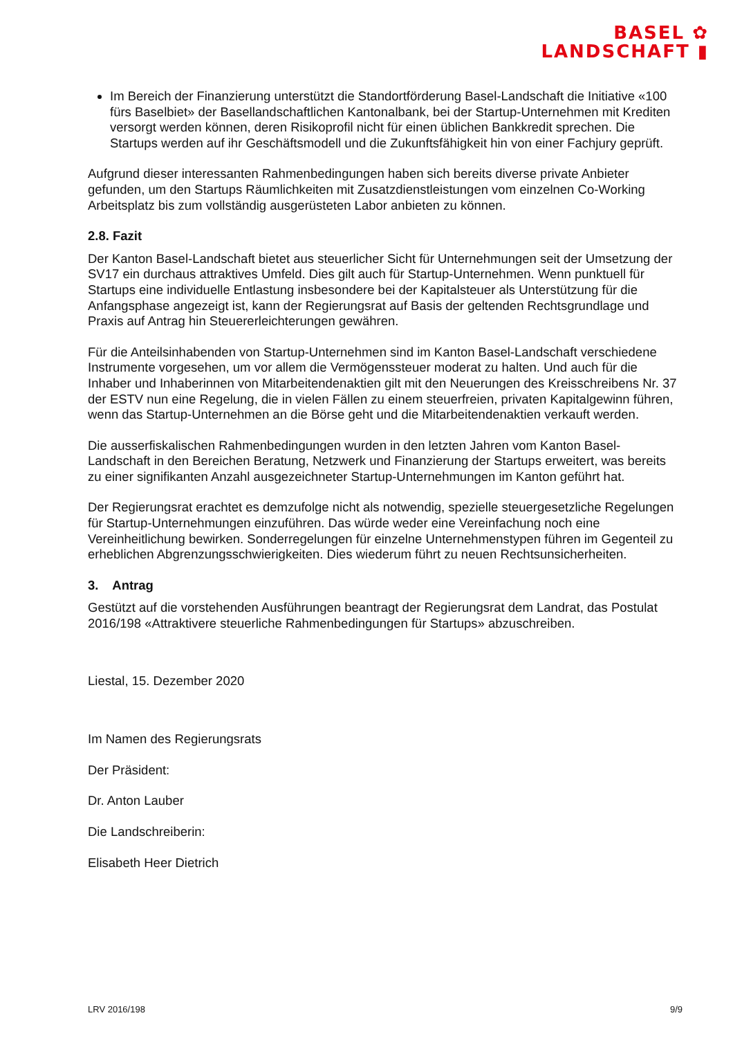BASEL ✿
LANDSCHAFT ▮
Im Bereich der Finanzierung unterstützt die Standortförderung Basel-Landschaft die Initiative «100 fürs Baselbiet» der Basellandschaftlichen Kantonalbank, bei der Startup-Unternehmen mit Krediten versorgt werden können, deren Risikoprofil nicht für einen üblichen Bankkredit sprechen. Die Startups werden auf ihr Geschäftsmodell und die Zukunftsfähigkeit hin von einer Fachjury geprüft.
Aufgrund dieser interessanten Rahmenbedingungen haben sich bereits diverse private Anbieter gefunden, um den Startups Räumlichkeiten mit Zusatzdienstleistungen vom einzelnen Co-Working Arbeitsplatz bis zum vollständig ausgerüsteten Labor anbieten zu können.
2.8. Fazit
Der Kanton Basel-Landschaft bietet aus steuerlicher Sicht für Unternehmungen seit der Umsetzung der SV17 ein durchaus attraktives Umfeld. Dies gilt auch für Startup-Unternehmen. Wenn punktuell für Startups eine individuelle Entlastung insbesondere bei der Kapitalsteuer als Unterstützung für die Anfangsphase angezeigt ist, kann der Regierungsrat auf Basis der geltenden Rechtsgrundlage und Praxis auf Antrag hin Steuererleichterungen gewähren.
Für die Anteilsinhabenden von Startup-Unternehmen sind im Kanton Basel-Landschaft verschiedene Instrumente vorgesehen, um vor allem die Vermögenssteuer moderat zu halten. Und auch für die Inhaber und Inhaberinnen von Mitarbeitendenaktien gilt mit den Neuerungen des Kreisschreibens Nr. 37 der ESTV nun eine Regelung, die in vielen Fällen zu einem steuerfreien, privaten Kapitalgewinn führen, wenn das Startup-Unternehmen an die Börse geht und die Mitarbeitendenaktien verkauft werden.
Die ausserfiskalischen Rahmenbedingungen wurden in den letzten Jahren vom Kanton Basel-Landschaft in den Bereichen Beratung, Netzwerk und Finanzierung der Startups erweitert, was bereits zu einer signifikanten Anzahl ausgezeichneter Startup-Unternehmungen im Kanton geführt hat.
Der Regierungsrat erachtet es demzufolge nicht als notwendig, spezielle steuergesetzliche Regelungen für Startup-Unternehmungen einzuführen. Das würde weder eine Vereinfachung noch eine Vereinheitlichung bewirken. Sonderregelungen für einzelne Unternehmenstypen führen im Gegenteil zu erheblichen Abgrenzungsschwierigkeiten. Dies wiederum führt zu neuen Rechtsunsicherheiten.
3. Antrag
Gestützt auf die vorstehenden Ausführungen beantragt der Regierungsrat dem Landrat, das Postulat 2016/198 «Attraktivere steuerliche Rahmenbedingungen für Startups» abzuschreiben.
Liestal, 15. Dezember 2020
Im Namen des Regierungsrats
Der Präsident:
Dr. Anton Lauber
Die Landschreiberin:
Elisabeth Heer Dietrich
LRV 2016/198 9/9